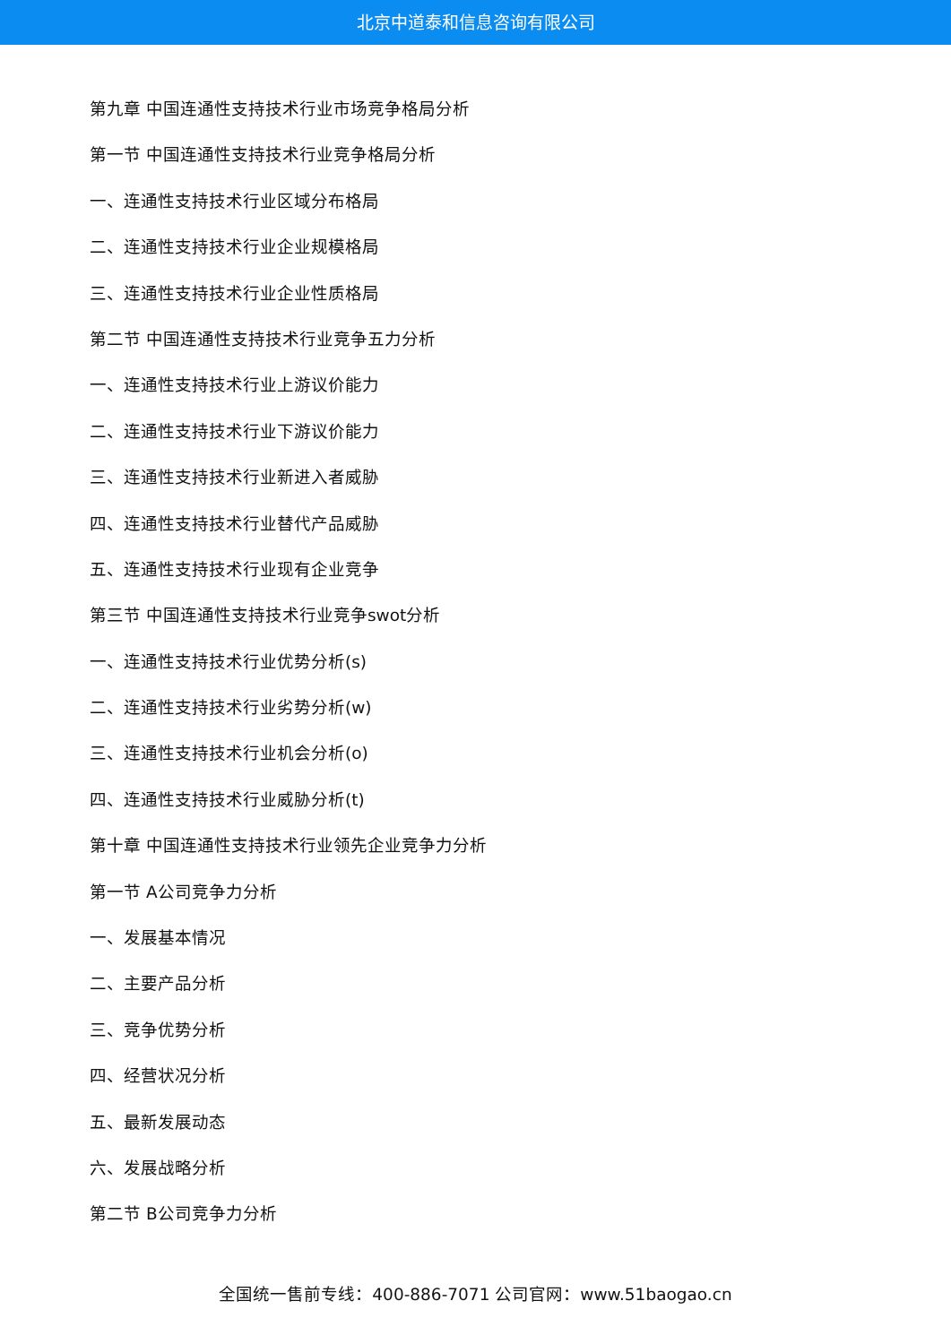北京中道泰和信息咨询有限公司
第九章 中国连通性支持技术行业市场竞争格局分析
第一节 中国连通性支持技术行业竞争格局分析
一、连通性支持技术行业区域分布格局
二、连通性支持技术行业企业规模格局
三、连通性支持技术行业企业性质格局
第二节 中国连通性支持技术行业竞争五力分析
一、连通性支持技术行业上游议价能力
二、连通性支持技术行业下游议价能力
三、连通性支持技术行业新进入者威胁
四、连通性支持技术行业替代产品威胁
五、连通性支持技术行业现有企业竞争
第三节 中国连通性支持技术行业竞争swot分析
一、连通性支持技术行业优势分析(s)
二、连通性支持技术行业劣势分析(w)
三、连通性支持技术行业机会分析(o)
四、连通性支持技术行业威胁分析(t)
第十章 中国连通性支持技术行业领先企业竞争力分析
第一节 A公司竞争力分析
一、发展基本情况
二、主要产品分析
三、竞争优势分析
四、经营状况分析
五、最新发展动态
六、发展战略分析
第二节 B公司竞争力分析
全国统一售前专线：400-886-7071 公司官网：www.51baogao.cn